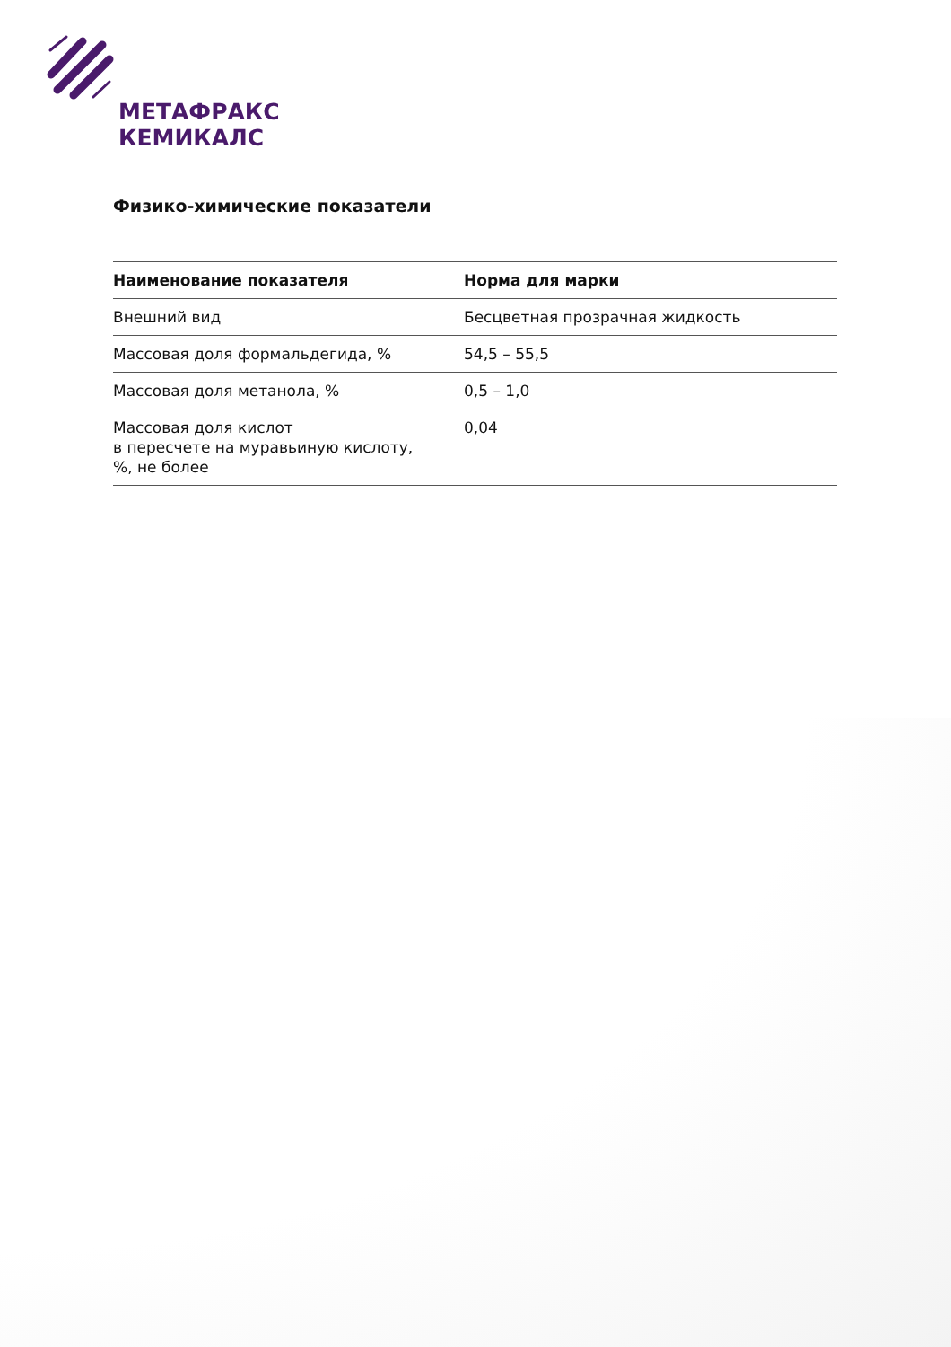МЕТАФРАКС
КЕМИКАЛС
Физико-химические показатели
| Наименование показателя | Норма для марки |
| --- | --- |
| Внешний вид | Бесцветная прозрачная жидкость |
| Массовая доля формальдегида, % | 54,5 – 55,5 |
| Массовая доля метанола, % | 0,5 – 1,0 |
| Массовая доля кислот в пересчете на муравьиную кислоту, %, не более | 0,04 |